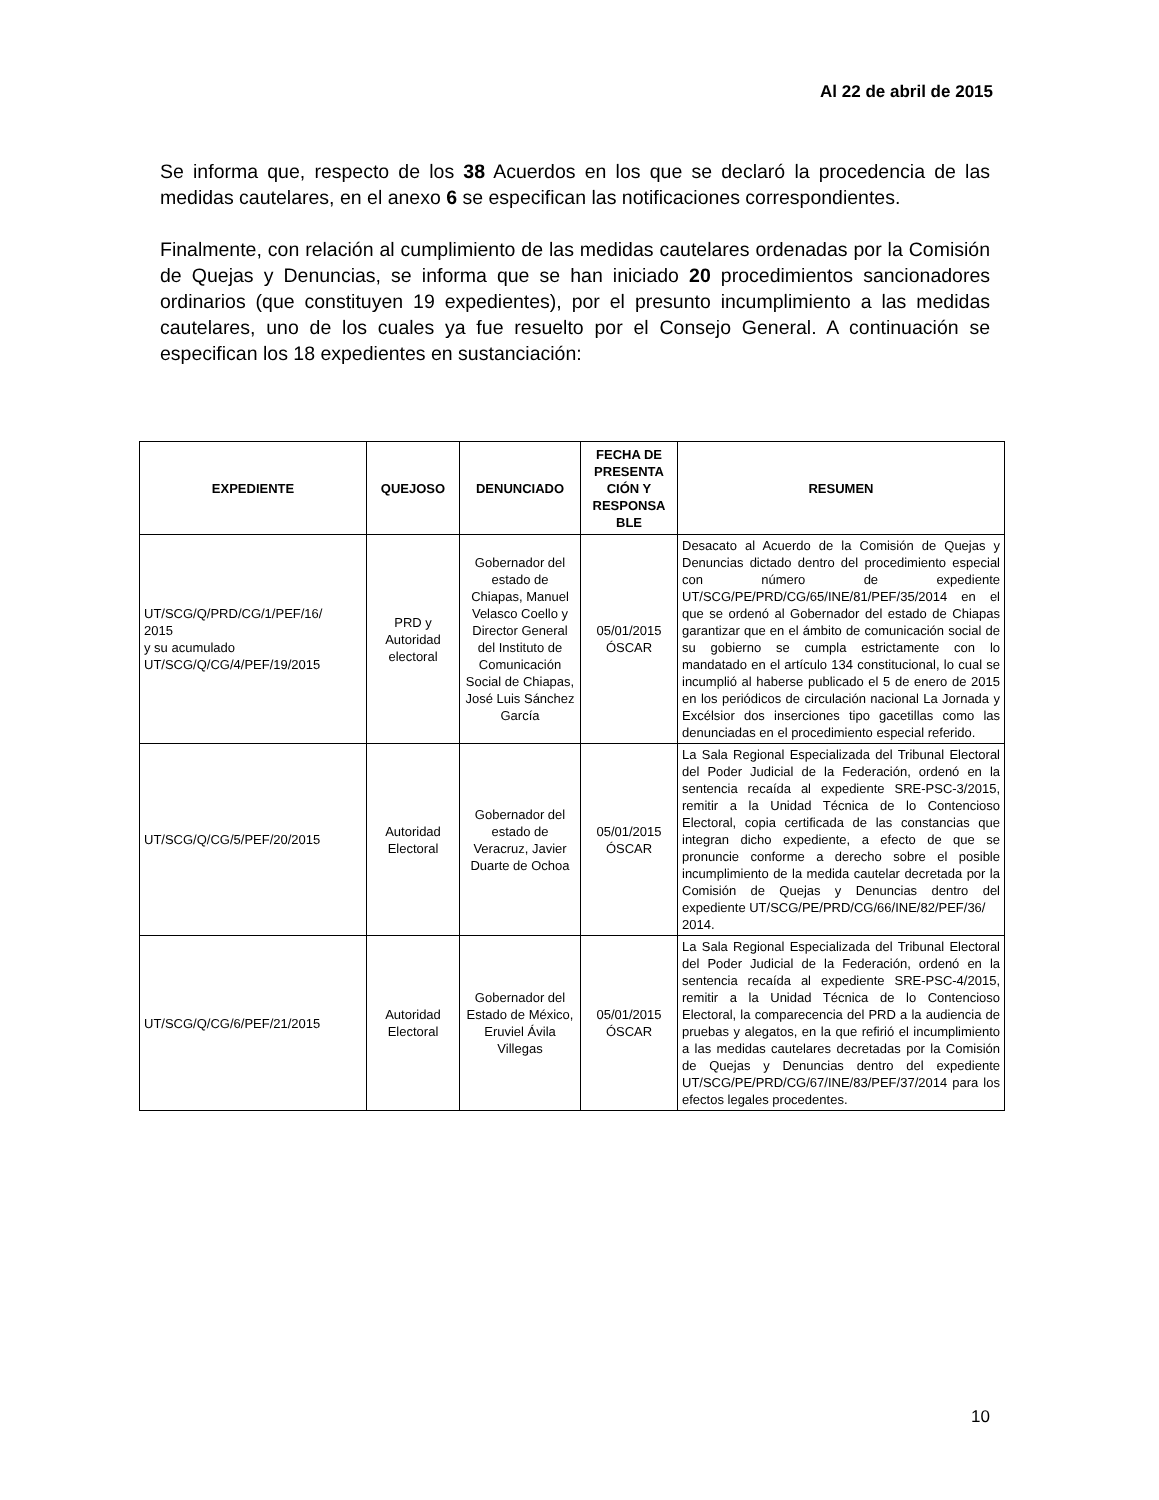Al 22 de abril de 2015
Se informa que, respecto de los 38 Acuerdos en los que se declaró la procedencia de las medidas cautelares, en el anexo 6 se especifican las notificaciones correspondientes.
Finalmente, con relación al cumplimiento de las medidas cautelares ordenadas por la Comisión de Quejas y Denuncias, se informa que se han iniciado 20 procedimientos sancionadores ordinarios (que constituyen 19 expedientes), por el presunto incumplimiento a las medidas cautelares, uno de los cuales ya fue resuelto por el Consejo General. A continuación se especifican los 18 expedientes en sustanciación:
| EXPEDIENTE | QUEJOSO | DENUNCIADO | FECHA DE PRESENTA CIÓN Y RESPONSA BLE | RESUMEN |
| --- | --- | --- | --- | --- |
| UT/SCG/Q/PRD/CG/1/PEF/16/ 2015 y su acumulado UT/SCG/Q/CG/4/PEF/19/2015 | PRD y Autoridad electoral | Gobernador del estado de Chiapas, Manuel Velasco Coello y Director General del Instituto de Comunicación Social de Chiapas, José Luis Sánchez García | 05/01/2015 ÓSCAR | Desacato al Acuerdo de la Comisión de Quejas y Denuncias dictado dentro del procedimiento especial con número de expediente UT/SCG/PE/PRD/CG/65/INE/81/PEF/35/2014 en el que se ordenó al Gobernador del estado de Chiapas garantizar que en el ámbito de comunicación social de su gobierno se cumpla estrictamente con lo mandatado en el artículo 134 constitucional, lo cual se incumplió al haberse publicado el 5 de enero de 2015 en los periódicos de circulación nacional La Jornada y Excélsior dos inserciones tipo gacetillas como las denunciadas en el procedimiento especial referido. |
| UT/SCG/Q/CG/5/PEF/20/2015 | Autoridad Electoral | Gobernador del estado de Veracruz, Javier Duarte de Ochoa | 05/01/2015 ÓSCAR | La Sala Regional Especializada del Tribunal Electoral del Poder Judicial de la Federación, ordenó en la sentencia recaída al expediente SRE-PSC-3/2015, remitir a la Unidad Técnica de lo Contencioso Electoral, copia certificada de las constancias que integran dicho expediente, a efecto de que se pronuncie conforme a derecho sobre el posible incumplimiento de la medida cautelar decretada por la Comisión de Quejas y Denuncias dentro del expediente UT/SCG/PE/PRD/CG/66/INE/82/PEF/36/ 2014. |
| UT/SCG/Q/CG/6/PEF/21/2015 | Autoridad Electoral | Gobernador del Estado de México, Eruviel Ávila Villegas | 05/01/2015 ÓSCAR | La Sala Regional Especializada del Tribunal Electoral del Poder Judicial de la Federación, ordenó en la sentencia recaída al expediente SRE-PSC-4/2015, remitir a la Unidad Técnica de lo Contencioso Electoral, la comparecencia del PRD a la audiencia de pruebas y alegatos, en la que refirió el incumplimiento a las medidas cautelares decretadas por la Comisión de Quejas y Denuncias dentro del expediente UT/SCG/PE/PRD/CG/67/INE/83/PEF/37/2014 para los efectos legales procedentes. |
10